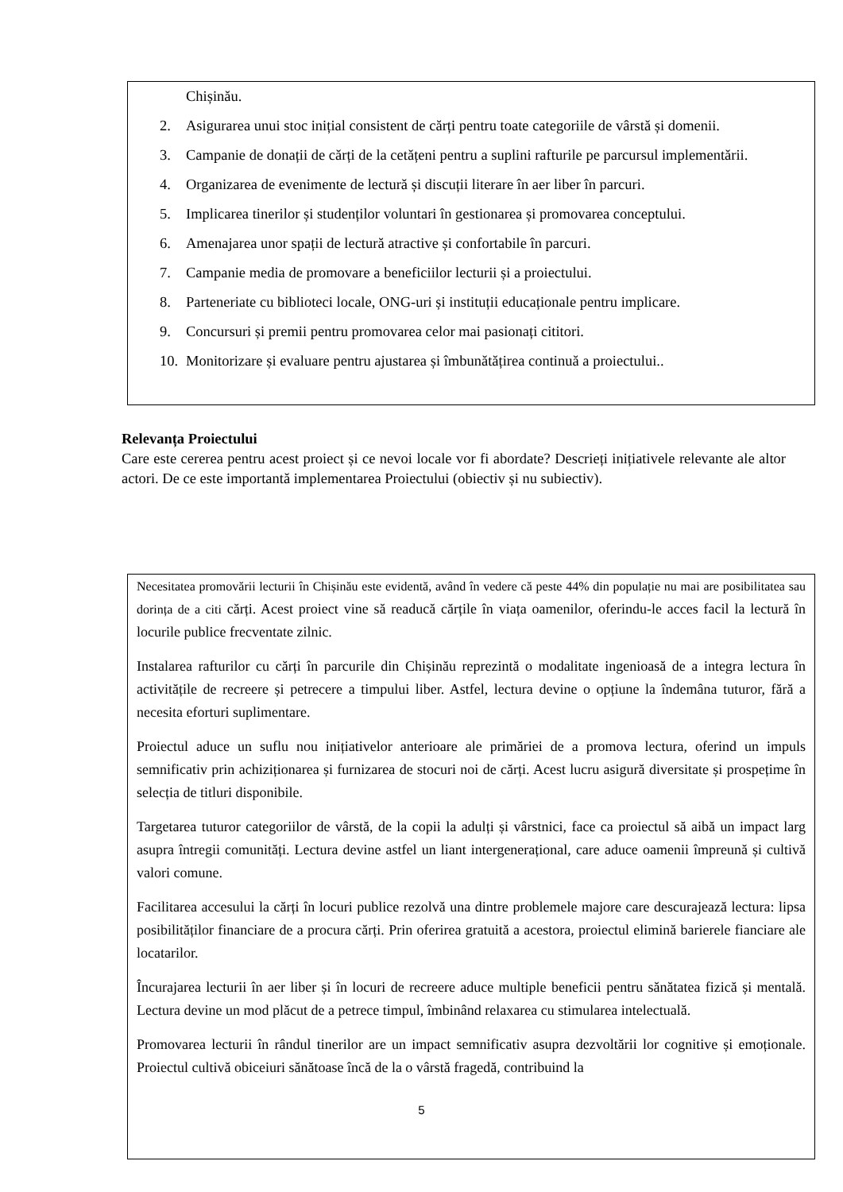Chișinău.
2. Asigurarea unui stoc inițial consistent de cărți pentru toate categoriile de vârstă și domenii.
3. Campanie de donații de cărți de la cetățeni pentru a suplini rafturile pe parcursul implementării.
4. Organizarea de evenimente de lectură și discuții literare în aer liber în parcuri.
5. Implicarea tinerilor și studenților voluntari în gestionarea și promovarea conceptului.
6. Amenajarea unor spații de lectură atractive și confortabile în parcuri.
7. Campanie media de promovare a beneficiilor lecturii și a proiectului.
8. Parteneriate cu biblioteci locale, ONG-uri și instituții educaționale pentru implicare.
9. Concursuri și premii pentru promovarea celor mai pasionați cititori.
10. Monitorizare și evaluare pentru ajustarea și îmbunătățirea continuă a proiectului..
Relevanța Proiectului
Care este cererea pentru acest proiect și ce nevoi locale vor fi abordate? Descrieți inițiativele relevante ale altor actori. De ce este importantă implementarea Proiectului (obiectiv și nu subiectiv).
Necesitatea promovării lecturii în Chișinău este evidentă, având în vedere că peste 44% din populație nu mai are posibilitatea sau dorința de a citi cărți. Acest proiect vine să readucă cărțile în viața oamenilor, oferindu-le acces facil la lectură în locurile publice frecventate zilnic.
Instalarea rafturilor cu cărți în parcurile din Chișinău reprezintă o modalitate ingenioasă de a integra lectura în activitățile de recreere și petrecere a timpului liber. Astfel, lectura devine o opțiune la îndemâna tuturor, fără a necesita eforturi suplimentare.
Proiectul aduce un suflu nou inițiativelor anterioare ale primăriei de a promova lectura, oferind un impuls semnificativ prin achiziționarea și furnizarea de stocuri noi de cărți. Acest lucru asigură diversitate și prospețime în selecția de titluri disponibile.
Targetarea tuturor categoriilor de vârstă, de la copii la adulți și vârstnici, face ca proiectul să aibă un impact larg asupra întregii comunități. Lectura devine astfel un liant intergenerațional, care aduce oamenii împreună și cultivă valori comune.
Facilitarea accesului la cărți în locuri publice rezolvă una dintre problemele majore care descurajează lectura: lipsa posibilităților financiare de a procura cărți. Prin oferirea gratuită a acestora, proiectul elimină barierele fianciare ale locatarilor.
Încurajarea lecturii în aer liber și în locuri de recreere aduce multiple beneficii pentru sănătatea fizică și mentală. Lectura devine un mod plăcut de a petrece timpul, îmbinând relaxarea cu stimularea intelectuală.
Promovarea lecturii în rândul tinerilor are un impact semnificativ asupra dezvoltării lor cognitive și emoționale. Proiectul cultivă obiceiuri sănătoase încă de la o vârstă fragedă, contribuind la
5